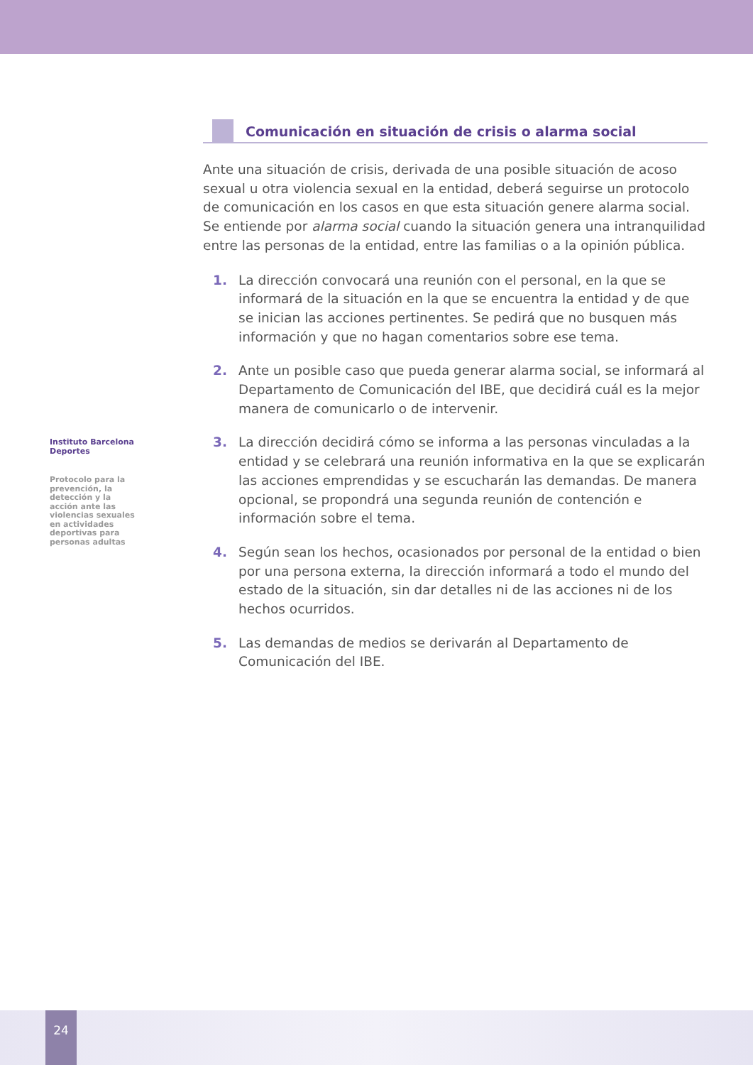Instituto Barcelona Deportes
Protocolo para la prevención, la detección y la acción ante las violencias sexuales en actividades deportivas para personas adultas
Comunicación en situación de crisis o alarma social
Ante una situación de crisis, derivada de una posible situación de acoso sexual u otra violencia sexual en la entidad, deberá seguirse un protocolo de comunicación en los casos en que esta situación genere alarma social. Se entiende por alarma social cuando la situación genera una intranquilidad entre las personas de la entidad, entre las familias o a la opinión pública.
1. La dirección convocará una reunión con el personal, en la que se informará de la situación en la que se encuentra la entidad y de que se inician las acciones pertinentes. Se pedirá que no busquen más información y que no hagan comentarios sobre ese tema.
2. Ante un posible caso que pueda generar alarma social, se informará al Departamento de Comunicación del IBE, que decidirá cuál es la mejor manera de comunicarlo o de intervenir.
3. La dirección decidirá cómo se informa a las personas vinculadas a la entidad y se celebrará una reunión informativa en la que se explicarán las acciones emprendidas y se escucharán las demandas. De manera opcional, se propondrá una segunda reunión de contención e información sobre el tema.
4. Según sean los hechos, ocasionados por personal de la entidad o bien por una persona externa, la dirección informará a todo el mundo del estado de la situación, sin dar detalles ni de las acciones ni de los hechos ocurridos.
5. Las demandas de medios se derivarán al Departamento de Comunicación del IBE.
24